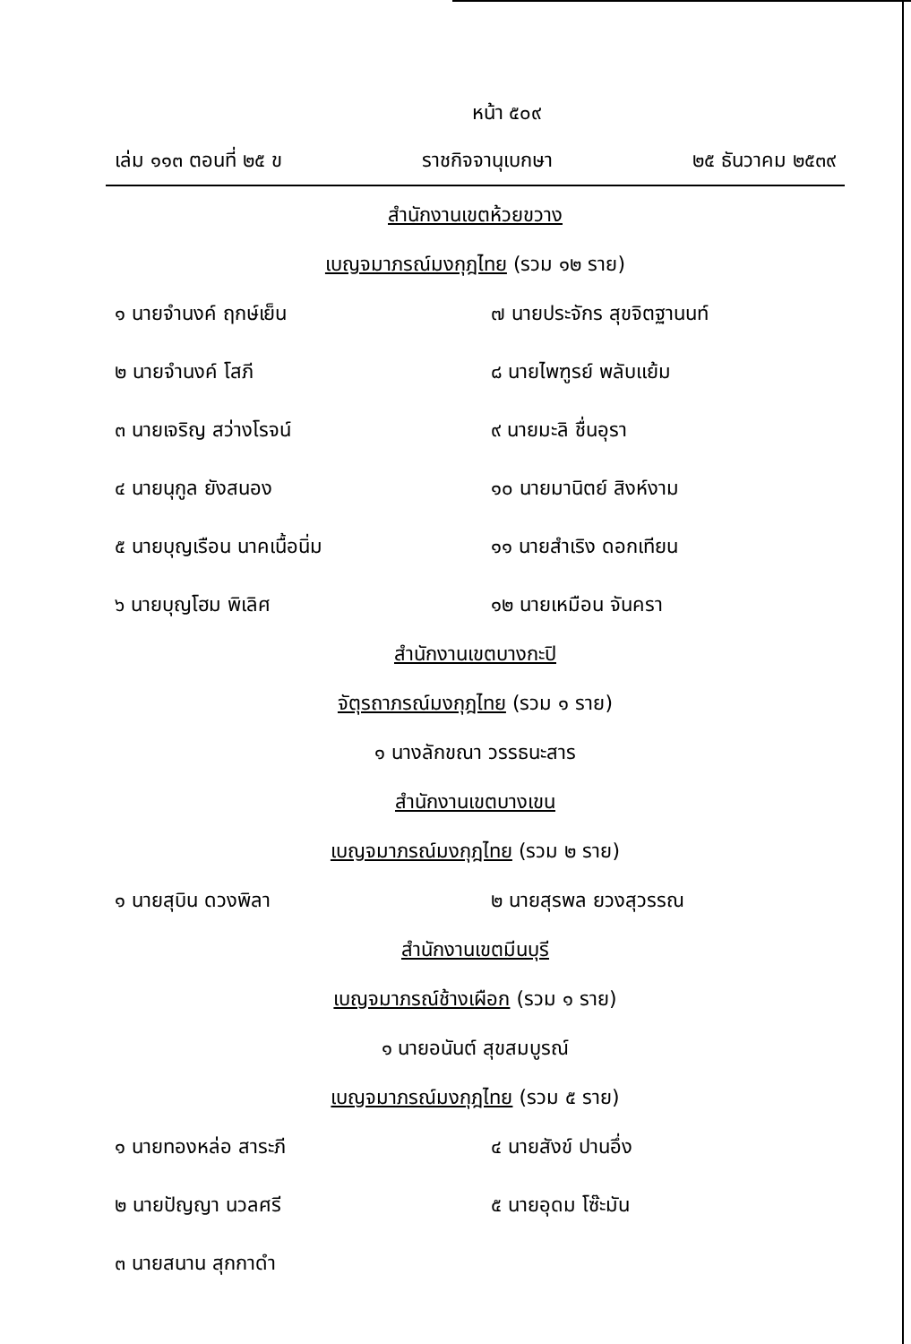หน้า ๕๐๙
เล่ม ๑๑๓ ตอนที่ ๒๕ ข ราชกิจจานุเบกษา ๒๕ ธันวาคม ๒๕๓๙
สำนักงานเขตห้วยขวาง
เบญจมาภรณ์มงกุฎไทย (รวม ๑๒ ราย)
๑ นายจำนงค์ ฤกษ์เย็น
๗ นายประจักร สุขจิตฐานนท์
๒ นายจำนงค์ โสภี
๘ นายไพฑูรย์ พลับแย้ม
๓ นายเจริญ สว่างโรจน์
๙ นายมะลิ ชื่นอุรา
๔ นายนุกูล ยังสนอง
๑๐ นายมานิตย์ สิงห์งาม
๕ นายบุญเรือน นาคเนื้อนิ่ม
๑๑ นายสำเริง ดอกเทียน
๖ นายบุญโฮม พิเลิศ
๑๒ นายเหมือน จันครา
สำนักงานเขตบางกะปิ
จัตุรถาภรณ์มงกุฎไทย (รวม ๑ ราย)
๑ นางลักขณา วรรธนะสาร
สำนักงานเขตบางเขน
เบญจมาภรณ์มงกุฎไทย (รวม ๒ ราย)
๑ นายสุบิน ดวงพิลา
๒ นายสุรพล ยวงสุวรรณ
สำนักงานเขตมีนบุรี
เบญจมาภรณ์ช้างเผือก (รวม ๑ ราย)
๑ นายอนันต์ สุขสมบูรณ์
เบญจมาภรณ์มงกุฎไทย (รวม ๕ ราย)
๑ นายทองหล่อ สาระภี
๔ นายสังข์ ปานอึ่ง
๒ นายปัญญา นวลศรี
๕ นายอุดม โซ๊ะมัน
๓ นายสนาน สุกกาดำ